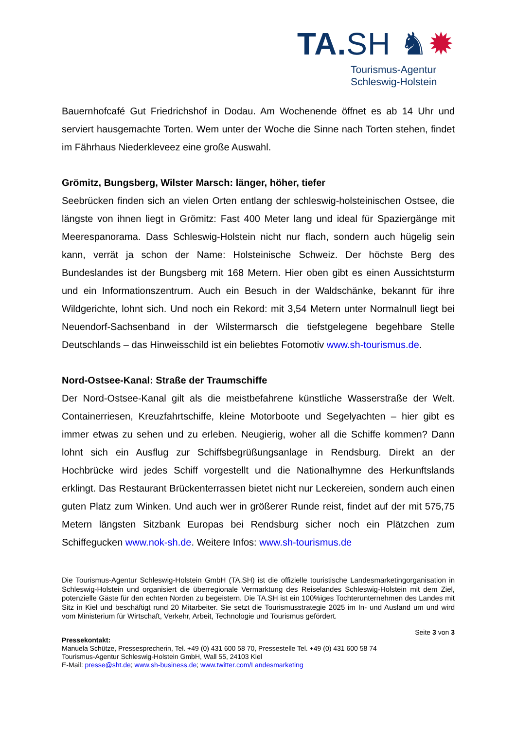TA. SH ♞✹
Tourismus-Agentur
Schleswig-Holstein
Bauernhofcafé Gut Friedrichshof in Dodau. Am Wochenende öffnet es ab 14 Uhr und serviert hausgemachte Torten. Wem unter der Woche die Sinne nach Torten stehen, findet im Fährhaus Niederkleveez eine große Auswahl.
Grömitz, Bungsberg, Wilster Marsch: länger, höher, tiefer
Seebrücken finden sich an vielen Orten entlang der schleswig-holsteinischen Ostsee, die längste von ihnen liegt in Grömitz: Fast 400 Meter lang und ideal für Spaziergänge mit Meerespanorama. Dass Schleswig-Holstein nicht nur flach, sondern auch hügelig sein kann, verrät ja schon der Name: Holsteinische Schweiz. Der höchste Berg des Bundeslandes ist der Bungsberg mit 168 Metern. Hier oben gibt es einen Aussichtsturm und ein Informationszentrum. Auch ein Besuch in der Waldschänke, bekannt für ihre Wildgerichte, lohnt sich. Und noch ein Rekord: mit 3,54 Metern unter Normalnull liegt bei Neuendorf-Sachsenband in der Wilstermarsch die tiefstgelegene begehbare Stelle Deutschlands – das Hinweisschild ist ein beliebtes Fotomotiv www.sh-tourismus.de.
Nord-Ostsee-Kanal: Straße der Traumschiffe
Der Nord-Ostsee-Kanal gilt als die meistbefahrene künstliche Wasserstraße der Welt. Containerriesen, Kreuzfahrtschiffe, kleine Motorboote und Segelyachten – hier gibt es immer etwas zu sehen und zu erleben. Neugierig, woher all die Schiffe kommen? Dann lohnt sich ein Ausflug zur Schiffsbegrüßungsanlage in Rendsburg. Direkt an der Hochbrücke wird jedes Schiff vorgestellt und die Nationalhymne des Herkunftslands erklingt. Das Restaurant Brückenterrassen bietet nicht nur Leckereien, sondern auch einen guten Platz zum Winken. Und auch wer in größerer Runde reist, findet auf der mit 575,75 Metern längsten Sitzbank Europas bei Rendsburg sicher noch ein Plätzchen zum Schiffegucken www.nok-sh.de. Weitere Infos: www.sh-tourismus.de
Die Tourismus-Agentur Schleswig-Holstein GmbH (TA.SH) ist die offizielle touristische Landesmarketingorganisation in Schleswig-Holstein und organisiert die überregionale Vermarktung des Reiselandes Schleswig-Holstein mit dem Ziel, potenzielle Gäste für den echten Norden zu begeistern. Die TA.SH ist ein 100%iges Tochterunternehmen des Landes mit Sitz in Kiel und beschäftigt rund 20 Mitarbeiter. Sie setzt die Tourismusstrategie 2025 im In- und Ausland um und wird vom Ministerium für Wirtschaft, Verkehr, Arbeit, Technologie und Tourismus gefördert.
Seite 3 von 3
Pressekontakt:
Manuela Schütze, Pressesprecherin, Tel. +49 (0) 431 600 58 70, Pressestelle Tel. +49 (0) 431 600 58 74
Tourismus-Agentur Schleswig-Holstein GmbH, Wall 55, 24103 Kiel
E-Mail: presse@sht.de; www.sh-business.de; www.twitter.com/Landesmarketing